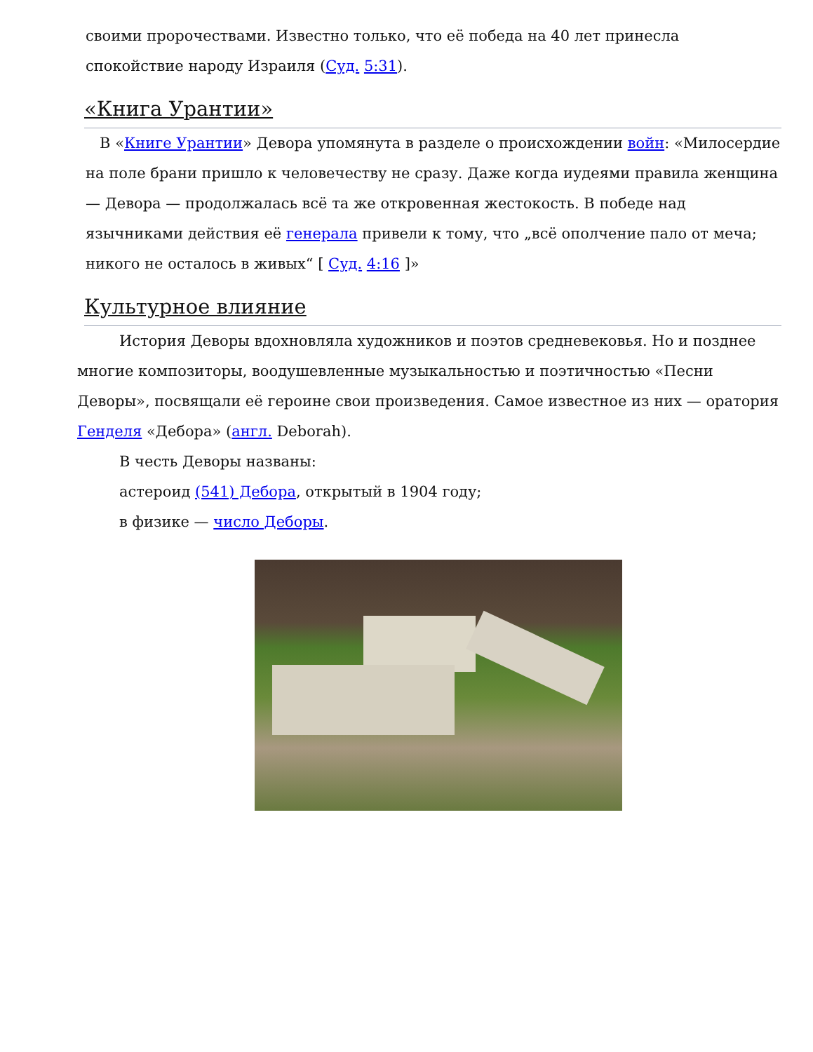своими пророчествами. Известно только, что её победа на 40 лет принесла спокойствие народу Израиля (Суд. 5:31).
«Книга Урантии»
В «Книге Урантии» Девора упомянута в разделе о происхождении войн: «Милосердие на поле брани пришло к человечеству не сразу. Даже когда иудеями правила женщина — Девора — продолжалась всё та же откровенная жестокость. В победе над язычниками действия её генерала привели к тому, что „всё ополчение пало от меча; никого не осталось в живых“ [ Суд. 4:16 ]»
Культурное влияние
История Деворы вдохновляла художников и поэтов средневековья. Но и позднее многие композиторы, воодушевленные музыкальностью и поэтичностью «Песни Деворы», посвящали её героине свои произведения. Самое известное из них — оратория Генделя «Дебора» (англ. Deborah).
В честь Деворы названы:
астероид (541) Дебора, открытый в 1904 году;
в физике — число Деборы.